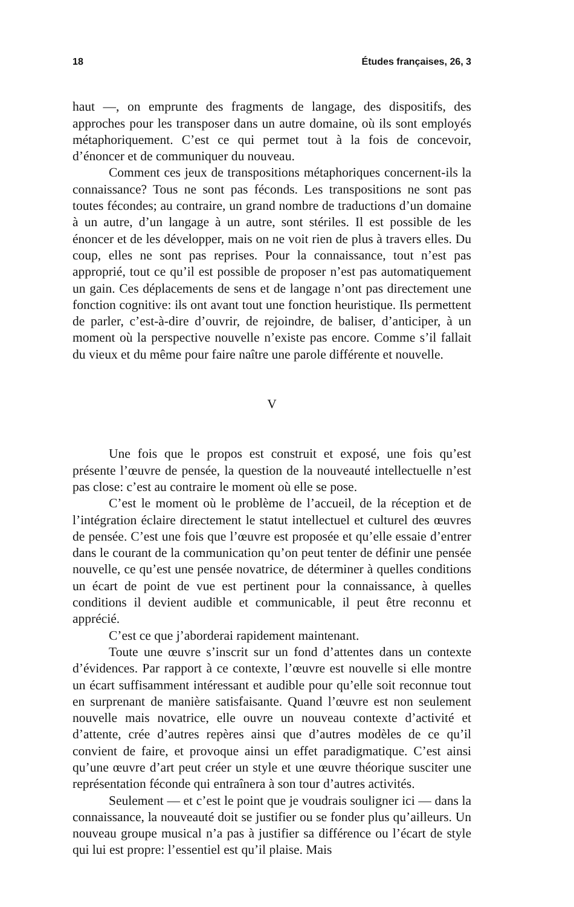18 Études françaises, 26, 3
haut —, on emprunte des fragments de langage, des dispositifs, des approches pour les transposer dans un autre domaine, où ils sont employés métaphoriquement. C’est ce qui permet tout à la fois de concevoir, d’énoncer et de communiquer du nouveau.
Comment ces jeux de transpositions métaphoriques concernent-ils la connaissance? Tous ne sont pas féconds. Les transpositions ne sont pas toutes fécondes; au contraire, un grand nombre de traductions d’un domaine à un autre, d’un langage à un autre, sont stériles. Il est possible de les énoncer et de les développer, mais on ne voit rien de plus à travers elles. Du coup, elles ne sont pas reprises. Pour la connaissance, tout n’est pas approprié, tout ce qu’il est possible de proposer n’est pas automatiquement un gain. Ces déplacements de sens et de langage n’ont pas directement une fonction cognitive: ils ont avant tout une fonction heuristique. Ils permettent de parler, c’est-à-dire d’ouvrir, de rejoindre, de baliser, d’anticiper, à un moment où la perspective nouvelle n’existe pas encore. Comme s’il fallait du vieux et du même pour faire naître une parole différente et nouvelle.
V
Une fois que le propos est construit et exposé, une fois qu’est présente l’œuvre de pensée, la question de la nouveauté intellectuelle n’est pas close: c’est au contraire le moment où elle se pose.
C’est le moment où le problème de l’accueil, de la réception et de l’intégration éclaire directement le statut intellectuel et culturel des œuvres de pensée. C’est une fois que l’œuvre est proposée et qu’elle essaie d’entrer dans le courant de la communication qu’on peut tenter de définir une pensée nouvelle, ce qu’est une pensée novatrice, de déterminer à quelles conditions un écart de point de vue est pertinent pour la connaissance, à quelles conditions il devient audible et communicable, il peut être reconnu et apprécié.
C’est ce que j’aborderai rapidement maintenant.
Toute une œuvre s’inscrit sur un fond d’attentes dans un contexte d’évidences. Par rapport à ce contexte, l’œuvre est nouvelle si elle montre un écart suffisamment intéressant et audible pour qu’elle soit reconnue tout en surprenant de manière satisfaisante. Quand l’œuvre est non seulement nouvelle mais novatrice, elle ouvre un nouveau contexte d’activité et d’attente, crée d’autres repères ainsi que d’autres modèles de ce qu’il convient de faire, et provoque ainsi un effet paradigmatique. C’est ainsi qu’une œuvre d’art peut créer un style et une œuvre théorique susciter une représentation féconde qui entraînera à son tour d’autres activités.
Seulement — et c’est le point que je voudrais souligner ici — dans la connaissance, la nouveauté doit se justifier ou se fonder plus qu’ailleurs. Un nouveau groupe musical n’a pas à justifier sa différence ou l’écart de style qui lui est propre: l’essentiel est qu’il plaise. Mais